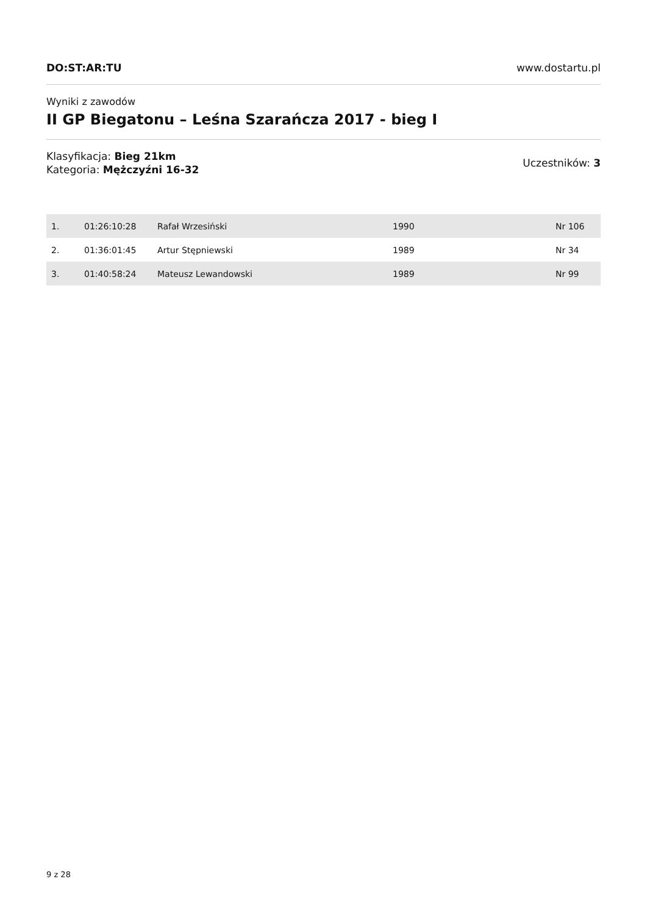DO:ST:AR:TU www.dostartu.pl
Wyniki z zawodów
II GP Biegatonu – Leśna Szarańcza 2017 - bieg I
Klasyfikacja: Bieg 21km
Kategoria: Mężczyźni 16-32
Uczestników: 3
| 1. | 01:26:10:28 | Rafał Wrzesiński | 1990 | Nr 106 |
| 2. | 01:36:01:45 | Artur Stępniewski | 1989 | Nr 34 |
| 3. | 01:40:58:24 | Mateusz Lewandowski | 1989 | Nr 99 |
9 z 28